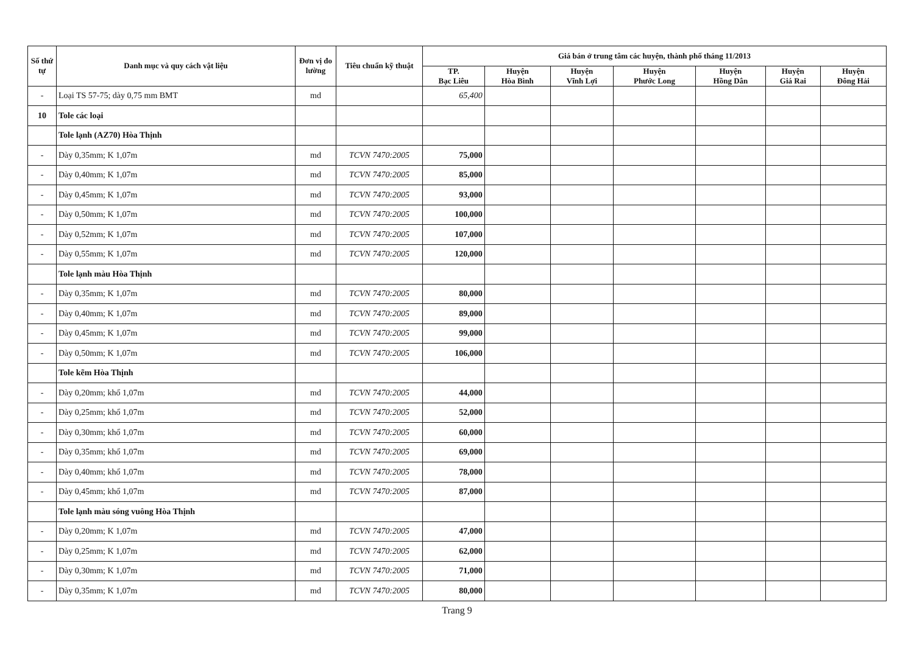| Số thứ tự | Danh mục và quy cách vật liệu | Đơn vị đo lường | Tiêu chuẩn kỹ thuật | Giá bán ở trung tâm các huyện, thành phố tháng 11/2013 | | | | | | |
| --- | --- | --- | --- | --- | --- | --- | --- | --- | --- | --- |
| | | | | TP. Bạc Liêu | Huyện Hòa Bình | Huyện Vĩnh Lợi | Huyện Phước Long | Huyện Hồng Dân | Huyện Giá Rai | Huyện Đông Hải |
| - | Loại TS 57-75; dày 0,75 mm BMT | md | | 65,400 | | | | | | |
| 10 | Tole các loại | | | | | | | | | |
| | Tole lạnh (AZ70) Hòa Thịnh | | | | | | | | | |
| - | Dày 0,35mm; K 1,07m | md | TCVN 7470:2005 | 75,000 | | | | | | |
| - | Dày 0,40mm; K 1,07m | md | TCVN 7470:2005 | 85,000 | | | | | | |
| - | Dày 0,45mm; K 1,07m | md | TCVN 7470:2005 | 93,000 | | | | | | |
| - | Dày 0,50mm; K 1,07m | md | TCVN 7470:2005 | 100,000 | | | | | | |
| - | Dày 0,52mm; K 1,07m | md | TCVN 7470:2005 | 107,000 | | | | | | |
| - | Dày 0,55mm; K 1,07m | md | TCVN 7470:2005 | 120,000 | | | | | | |
| | Tole lạnh màu Hòa Thịnh | | | | | | | | | |
| - | Dày 0,35mm; K 1,07m | md | TCVN 7470:2005 | 80,000 | | | | | | |
| - | Dày 0,40mm; K 1,07m | md | TCVN 7470:2005 | 89,000 | | | | | | |
| - | Dày 0,45mm; K 1,07m | md | TCVN 7470:2005 | 99,000 | | | | | | |
| - | Dày 0,50mm; K 1,07m | md | TCVN 7470:2005 | 106,000 | | | | | | |
| | Tole kẽm Hòa Thịnh | | | | | | | | | |
| - | Dày 0,20mm; khổ 1,07m | md | TCVN 7470:2005 | 44,000 | | | | | | |
| - | Dày 0,25mm; khổ 1,07m | md | TCVN 7470:2005 | 52,000 | | | | | | |
| - | Dày 0,30mm; khổ 1,07m | md | TCVN 7470:2005 | 60,000 | | | | | | |
| - | Dày 0,35mm; khổ 1,07m | md | TCVN 7470:2005 | 69,000 | | | | | | |
| - | Dày 0,40mm; khổ 1,07m | md | TCVN 7470:2005 | 78,000 | | | | | | |
| - | Dày 0,45mm; khổ 1,07m | md | TCVN 7470:2005 | 87,000 | | | | | | |
| | Tole lạnh màu sóng vuông Hòa Thịnh | | | | | | | | | |
| - | Dày 0,20mm; K 1,07m | md | TCVN 7470:2005 | 47,000 | | | | | | |
| - | Dày 0,25mm; K 1,07m | md | TCVN 7470:2005 | 62,000 | | | | | | |
| - | Dày 0,30mm; K 1,07m | md | TCVN 7470:2005 | 71,000 | | | | | | |
| - | Dày 0,35mm; K 1,07m | md | TCVN 7470:2005 | 80,000 | | | | | | |
Trang 9